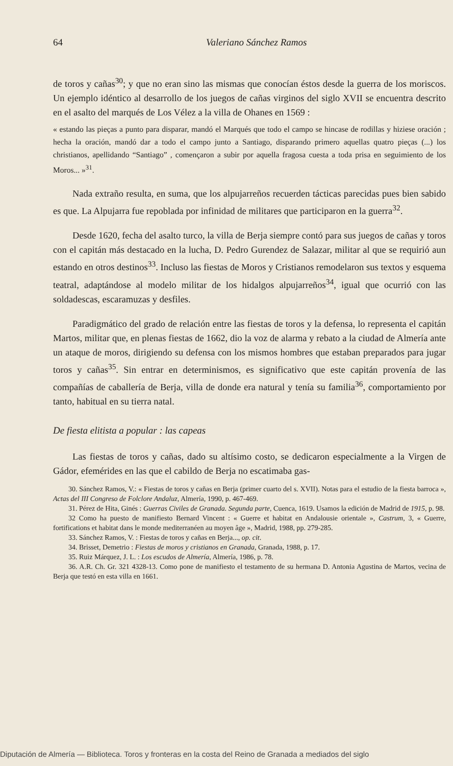64 Valeriano Sánchez Ramos
de toros y cañas<sup>30</sup>; y que no eran sino las mismas que conocían éstos desde la guerra de los moriscos. Un ejemplo idéntico al desarrollo de los juegos de cañas virginos del siglo XVII se encuentra descrito en el asalto del marqués de Los Vélez a la villa de Ohanes en 1569 :
« estando las pieças a punto para disparar, mandó el Marqués que todo el campo se hincase de rodillas y hiziese oración ; hecha la oración, mandó dar a todo el campo junto a Santiago, disparando primero aquellas quatro pieças (...) los christianos, apellidando “Santiago” , començaron a subir por aquella fragosa cuesta a toda prisa en seguimiento de los Moros... »<sup>31</sup>.
Nada extraño resulta, en suma, que los alpujarreños recuerden tácticas parecidas pues bien sabido es que. La Alpujarra fue repoblada por infinidad de militares que participaron en la guerra<sup>32</sup>.
Desde 1620, fecha del asalto turco, la villa de Berja siempre contó para sus juegos de cañas y toros con el capitán más destacado en la lucha, D. Pedro Gurendez de Salazar, militar al que se requirió aun estando en otros destinos<sup>33</sup>. Incluso las fiestas de Moros y Cristianos remodelaron sus textos y esquema teatral, adaptándose al modelo militar de los hidalgos alpujarreños<sup>34</sup>, igual que ocurrió con las soldadescas, escaramuzas y desfiles.
Paradigmático del grado de relación entre las fiestas de toros y la defensa, lo representa el capitán Martos, militar que, en plenas fiestas de 1662, dio la voz de alarma y rebato a la ciudad de Almería ante un ataque de moros, dirigiendo su defensa con los mismos hombres que estaban preparados para jugar toros y cañas<sup>35</sup>. Sin entrar en determinismos, es significativo que este capitán provenía de las compañías de caballería de Berja, villa de donde era natural y tenía su familia<sup>36</sup>, comportamiento por tanto, habitual en su tierra natal.
De fiesta elitista a popular : las capeas
Las fiestas de toros y cañas, dado su altísimo costo, se dedicaron especialmente a la Virgen de Gádor, efemérides en las que el cabildo de Berja no escatimaba gas-
30. Sánchez Ramos, V.: « Fiestas de toros y cañas en Berja (primer cuarto del s. XVII). Notas para el estudio de la fiesta barroca », Actas del III Congreso de Folclore Andaluz, Almería, 1990, p. 467-469.
31. Pérez de Hita, Ginés : Guerras Civiles de Granada. Segunda parte, Cuenca, 1619. Usamos la edición de Madrid de 1915, p. 98.
32 Como ha puesto de manifiesto Bernard Vincent : « Guerre et habitat en Andalousie orientale », Castrum, 3, « Guerre, fortifications et habitat dans le monde mediterranéen au moyen âge », Madrid, 1988, pp. 279-285.
33. Sánchez Ramos, V. : Fiestas de toros y cañas en Berja..., op. cit.
34. Brisset, Demetrio : Fiestas de moros y cristianos en Granada, Granada, 1988, p. 17.
35. Ruiz Márquez, J. L. : Los escudos de Almería, Almería, 1986, p. 78.
36. A.R. Ch. Gr. 321 4328-13. Como pone de manifiesto el testamento de su hermana D. Antonia Agustina de Martos, vecina de Berja que testó en esta villa en 1661.
Diputación de Almería — Biblioteca. Toros y fronteras en la costa del Reino de Granada a mediados del siglo